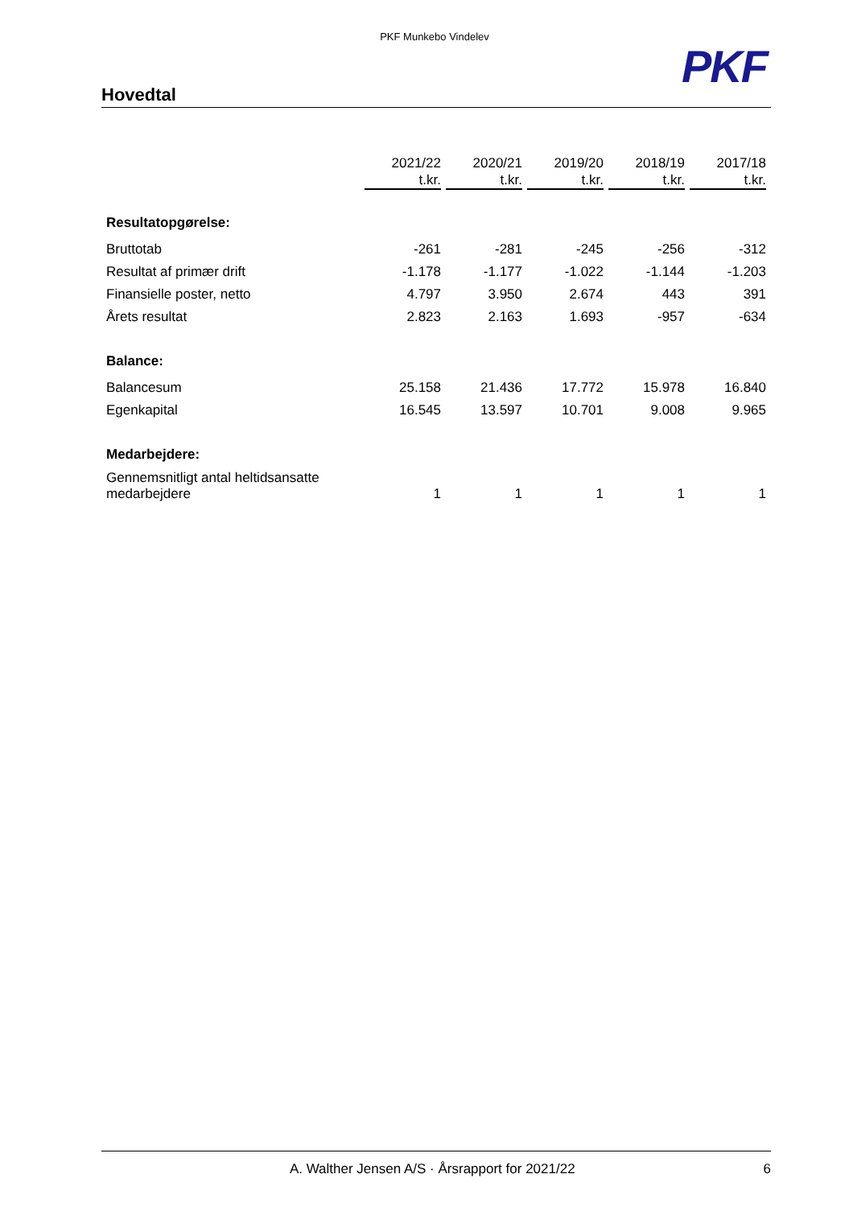PKF Munkebo Vindelev
PKF
Hovedtal
| | 2021/22 t.kr. | 2020/21 t.kr. | 2019/20 t.kr. | 2018/19 t.kr. | 2017/18 t.kr. |
| --- | --- | --- | --- | --- | --- |
| Resultatopgørelse: | | | | | |
| Bruttotab | -261 | -281 | -245 | -256 | -312 |
| Resultat af primær drift | -1.178 | -1.177 | -1.022 | -1.144 | -1.203 |
| Finansielle poster, netto | 4.797 | 3.950 | 2.674 | 443 | 391 |
| Årets resultat | 2.823 | 2.163 | 1.693 | -957 | -634 |
| Balance: | | | | | |
| Balancesum | 25.158 | 21.436 | 17.772 | 15.978 | 16.840 |
| Egenkapital | 16.545 | 13.597 | 10.701 | 9.008 | 9.965 |
| Medarbejdere: | | | | | |
| Gennemsnitligt antal heltidsansatte medarbejdere | 1 | 1 | 1 | 1 | 1 |
A. Walther Jensen A/S · Årsrapport for 2021/22 6